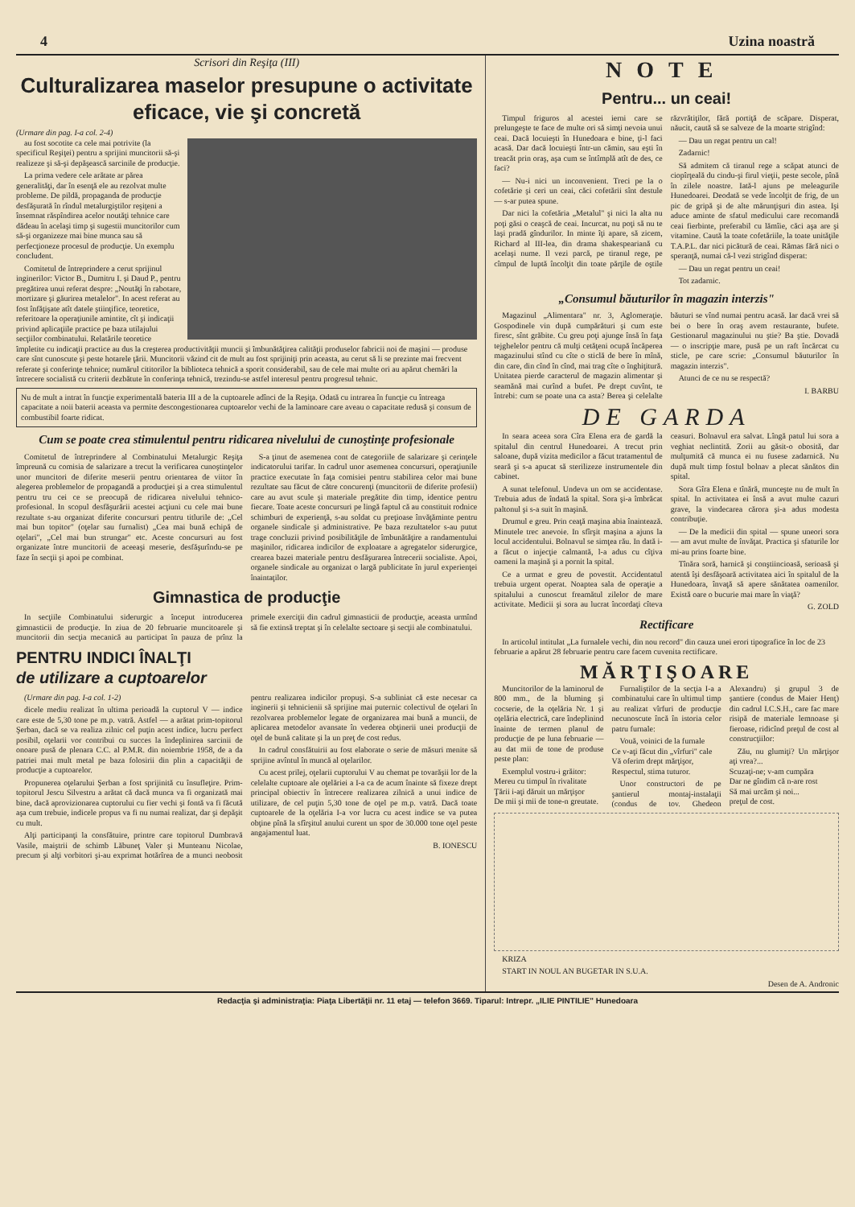4 Uzina noastră
Scrisori din Reşiţa (III)
Culturalizarea maselor presupune o activitate eficace, vie şi concretă
(Urmare din pag. I-a col. 2-4)
au fost socotite ca cele mai potrivite (la specificul Reşiţei) pentru a sprijini muncitorii să-şi realizeze şi să-şi depăşească sarcinile de producţie.
La prima vedere cele arătate ar părea generalităţi, dar în esenţă ele au rezolvat multe probleme. De pildă, propaganda de producţie desfăşurată în rîndul metalurgiştilor reşiţeni a însemnat răspîndirea acelor noutăţi tehnice care dădeau în acelaşi timp şi sugestii muncitorilor cum să-şi organizeze mai bine munca sau să perfecţioneze procesul de producţie. Un exemplu concludent.
Comitetul de întreprindere a cerut sprijinul inginerilor: Victor B., Dumitru I. şi Daud P., pentru pregătirea unui referat despre: „Noutăţi în rabotare, mortizare şi găurirea metalelor". In acest referat au fost înfăţişate atît datele ştiinţifice, teoretice, referitoare la operaţiunile amintite, cît şi indicaţii privind aplicaţiile practice pe baza utilajului secţiilor combinatului. Relatările teoretice împletite cu indicaţii practice au dus la creşterea productivităţii muncii şi îmbunătăţirea calităţii produselor fabricii noi de maşini — produse care sînt cunoscute şi peste hotarele ţării. Muncitorii văzind cit de mult au fost sprijiniţi prin aceasta, au cerut să li se prezinte mai frecvent referate şi conferinţe tehnice; numărul cititorilor la biblioteca tehnică a sporit considerabil, sau de cele mai multe ori au apărut chemări la întrecere socialistă cu criterii dezbătute în conferinţa tehnică, trezindu-se astfel interesul pentru progresul tehnic.
Nu de mult a intrat în funcţie experimentală bateria III a de la cuptoarele adînci de la Reşiţa. Odată cu intrarea în funcţie cu întreaga capacitate a noii baterii aceasta va permite descongestionarea cuptoarelor vechi de la laminoare care aveau o capacitate redusă şi consum de combustibil foarte ridicat.
Cum se poate crea stimulentul pentru ridicarea nivelului de cunoştinţe profesionale
Comitetul de întreprindere al Combinatului Metalurgic Reşiţa împreună cu comisia de salarizare a trecut la verificarea cunoştinţelor unor muncitori de diferite meserii pentru orientarea de viitor în alegerea problemelor de propagandă a producţiei şi a crea stimulentul pentru tru cei ce se preocupă de ridicarea nivelului tehnico-profesional. In scopul desfăşurării acestei acţiuni cu cele mai bune rezultate s-au organizat diferite concursuri pentru titlurile de: „Cel mai bun topitor" (oţelar sau furnalist) „Cea mai bună echipă de oţelari", „Cel mai bun strungar" etc. Aceste concursuri au fost organizate între muncitorii de aceeaşi meserie, desfăşurîndu-se pe faze în secţii şi apoi pe combinat.
S-a ţinut de asemenea cont de categoriile de salarizare şi cerinţele indicatorului tarifar. In cadrul unor asemenea concursuri, operaţiunile practice executate în faţa comisiei pentru stabilirea celor mai bune rezultate sau făcut de către concurenţi (muncitorii de diferite profesii) care au avut scule şi materiale pregătite din timp, identice pentru fiecare. Toate aceste concursuri pe lingă faptul că au constituit rodnice schimburi de experienţă, s-au soldat cu preţioase învăţăminte pentru organele sindicale şi administrative. Pe baza rezultatelor s-au putut trage concluzii privind posibilităţile de îmbunătăţire a randamentului maşinilor, ridicarea indicilor de exploatare a agregatelor siderurgice, crearea bazei materiale pentru desfăşurarea întrecerii socialiste. Apoi, organele sindicale au organizat o largă publicitate în jurul experienţei înaintaţilor.
Gimnastica de producţie
In secţiile Combinatului siderurgic a început introducerea gimnasticii de producţie. In ziua de 20 februarie muncitoarele şi muncitorii din secţia mecanică au participat în pauza de prînz la primele exerciţii din cadrul gimnasticii de producţie, aceasta urmînd să fie extinsă treptat şi în celelalte sectoare şi secţii ale combinatului.
PENTRU INDICI ÎNALŢI
de utilizare a cuptoarelor
(Urmare din pag. I-a col. 1-2)
dicele mediu realizat în ultima perioadă la cuptorul V — indice care este de 5,30 tone pe m.p. vatră. Astfel — a arătat prim-topitorul Şerban, dacă se va realiza zilnic cel puţin acest indice, lucru perfect posibil, oţelarii vor contribui cu succes la îndeplinirea sarcinii de onoare pusă de plenara C.C. al P.M.R. din noiembrie 1958, de a da patriei mai mult metal pe baza folosirii din plin a capacităţii de producţie a cuptoarelor.
Propunerea oţelarului Şerban a fost sprijinită cu însufleţire. Prim-topitorul Jescu Silvestru a arătat că dacă munca va fi organizată mai bine, dacă aprovizionarea cuptorului cu fier vechi şi fontă va fi făcută aşa cum trebuie, indicele propus va fi nu numai realizat, dar şi depăşit cu mult.
Alţi participanţi la consfătuire, printre care topitorul Dumbravă Vasile, maiştrii de schimb Lăbuneţ Valer şi Munteanu Nicolae, precum şi alţi vorbitori şi-au exprimat hotărîrea de a munci neobosit pentru realizarea indicilor propuşi. S-a subliniat că este necesar ca inginerii şi tehnicienii să sprijine mai puternic colectivul de oţelari în rezolvarea problemelor legate de organizarea mai bună a muncii, de aplicarea metodelor avansate în vederea obţinerii unei producţii de oţel de bună calitate şi la un preţ de cost redus.
In cadrul consfătuirii au fost elaborate o serie de măsuri menite să sprijine avîntul în muncă al oţelarilor.
Cu acest prilej, oţelarii cuptorului V au chemat pe tovarăşii lor de la celelalte cuptoare ale oţelăriei a I-a ca de acum înainte să fixeze drept principal obiectiv în întrecere realizarea zilnică a unui indice de utilizare, de cel puţin 5,30 tone de oţel pe m.p. vatră. Dacă toate cuptoarele de la oţelăria I-a vor lucra cu acest indice se va putea obţine pînă la sfîrşitul anului curent un spor de 30.000 tone oţel peste angajamentul luat.
B. IONESCU
NOTE
Pentru... un ceai!
Timpul friguros al acestei ierni care se prelungeşte te face de multe ori să simţi nevoia unui ceai. Dacă locuieşti în Hunedoara e bine, ţi-l faci acasă. Dar dacă locuieşti într-un cămin, sau eşti în treacăt prin oraş, aşa cum se întîmplă atît de des, ce faci?
— Nu-i nici un inconvenient. Treci pe la o cofetărie şi ceri un ceai, căci cofetării sînt destule — s-ar putea spune.
Dar nici la cofetăria „Metalul" şi nici la alta nu poţi găsi o ceaşcă de ceai. Incurcat, nu poţi să nu te laşi pradă gîndurilor. In minte îţi apare, să zicem, Richard al III-lea, din drama shakespeariană cu acelaşi nume. Il vezi parcă, pe tiranul rege, pe cîmpul de luptă încolţit din toate părţile de oştile răzvrătiţilor, fără portiţă de scăpare. Disperat, năucit, caută să se salveze de la moarte strigînd:
— Dau un regat pentru un cal!
Zadarnic!
Să admitem că tiranul rege a scăpat atunci de ciopîrţeală du cindu-şi firul vieţii, peste secole, pînă în zilele noastre. Iată-l ajuns pe meleagurile Hunedoarei. Deodată se vede încolţit de frig, de un pic de gripă şi de alte mărunţişuri din astea. Işi aduce aminte de sfatul medicului care recomandă ceai fierbinte, preferabil cu lămîie, căci aşa are şi vitamine. Caută la toate cofetăriile, la toate unităţile T.A.P.L. dar nici picătură de ceai. Rămas fără nici o speranţă, numai că-l vezi strigînd disperat:
— Dau un regat pentru un ceai!
Tot zadarnic.
„Consumul băuturilor în magazin interzis"
Magazinul „Alimentara" nr. 3, Aglomeraţie. Gospodinele vin după cumpărături şi cum este firesc, sînt grăbite. Cu greu poţi ajunge însă în faţa tejghelelor pentru că mulţi cetăţeni ocupă încăperea magazinului stînd cu cîte o sticlă de bere în mînă, din care, din cînd în cînd, mai trag cîte o înghiţitură. Unitatea pierde caracterul de magazin alimentar şi seamănă mai curînd a bufet. Pe drept cuvînt, te întrebi: cum se poate una ca asta? Berea şi celelalte băuturi se vînd numai pentru acasă. Iar dacă vrei să bei o bere în oraş avem restaurante, bufete. Gestionarul magazinului nu ştie? Ba ştie. Dovadă — o inscripţie mare, pusă pe un raft încărcat cu sticle, pe care scrie: „Consumul băuturilor în magazin interzis".
Atunci de ce nu se respectă?
I. BARBU
DE GARDA
In seara aceea sora Cîra Elena era de gardă la spitalul din centrul Hunedoarei. A trecut prin saloane, după vizita medicilor a făcut tratamentul de seară şi s-a apucat să sterilizeze instrumentele din cabinet.
A sunat telefonul. Undeva un om se accidentase. Trebuia adus de îndată la spital. Sora şi-a îmbrăcat paltonul şi s-a suit în maşină.
Drumul e greu. Prin ceaţă maşina abia înaintează. Minutele trec anevoie. In sfîrşit maşina a ajuns la locul accidentului. Bolnavul se simţea rău. In dată i-a făcut o injecţie calmantă, l-a adus cu cîţiva oameni la maşină şi a pornit la spital.
Ce a urmat e greu de povestit. Accidentatul trebuia urgent operat. Noaptea sala de operaţie a spitalului a cunoscut freamătul zilelor de mare activitate. Medicii şi sora au lucrat încordaţi cîteva ceasuri. Bolnavul era salvat. Lîngă patul lui sora a veghiat neclintită. Zorii au găsit-o obosită, dar mulţumită că munca ei nu fusese zadarnică. Nu după mult timp fostul bolnav a plecat sănătos din spital.
Sora Gîra Elena e tînără, munceşte nu de mult în spital. In activitatea ei însă a avut multe cazuri grave, la vindecarea cărora şi-a adus modesta contribuţie.
— De la medicii din spital — spune uneori sora — am avut multe de învăţat. Practica şi sfaturile lor mi-au prins foarte bine.
Tînăra soră, harnică şi conştiincioasă, serioasă şi atentă îşi desfăşoară activitatea aici în spitalul de la Hunedoara, învaţă să apere sănătatea oamenilor. Există oare o bucurie mai mare în viaţă?
G. ZOLD
Rectificare
In articolul intitulat „La furnalele vechi, din nou record" din cauza unei erori tipografice în loc de 23 februarie a apărut 28 februarie pentru care facem cuvenita rectificare.
MĂRŢIŞOARE
Muncitorilor de la laminorul de 800 mm., de la bluming şi cocserie, de la oţelăria Nr. 1 şi oţelăria electrică, care îndeplinind înainte de termen planul de producţie de pe luna februarie — au dat mii de tone de produse peste plan:
Exemplul vostru-i grăitor:
Mereu cu timpul în rivalitate
Ţării i-aţi dăruit un mărţişor
De mii şi mii de tone-n greutate.
Furnaliştilor de la secţia I-a a combinatului care în ultimul timp au realizat vîrfuri de producţie necunoscute încă în istoria celor patru furnale:
Vouă, voinici de la furnale
Ce v-aţi făcut din „vîrfuri" cale
Vă oferim drept mărţişor,
Respectul, stima tuturor.
Unor constructori de pe şantierul montaj-instalaţii (condus de tov. Ghedeon Alexandru) şi grupul 3 de şantiere (condus de Maier Henţ) din cadrul I.C.S.H., care fac mare risipă de materiale lemnoase şi fieroase, ridicînd preţul de cost al construcţiilor:
Zău, nu glumiţi? Un mărţişor aţi vrea?...
Scuzaţi-ne; v-am cumpăra
Dar ne gîndim că n-are rost
Să mai urcăm şi noi...
preţul de cost.
KRIZA
START IN NOUL AN BUGETAR IN S.U.A.
Desen de A. Andronic
Redacţia şi administraţia: Piaţa Libertăţii nr. 11 etaj — telefon 3669. Tiparul: Intrepr. „ILIE PINTILIE" Hunedoara